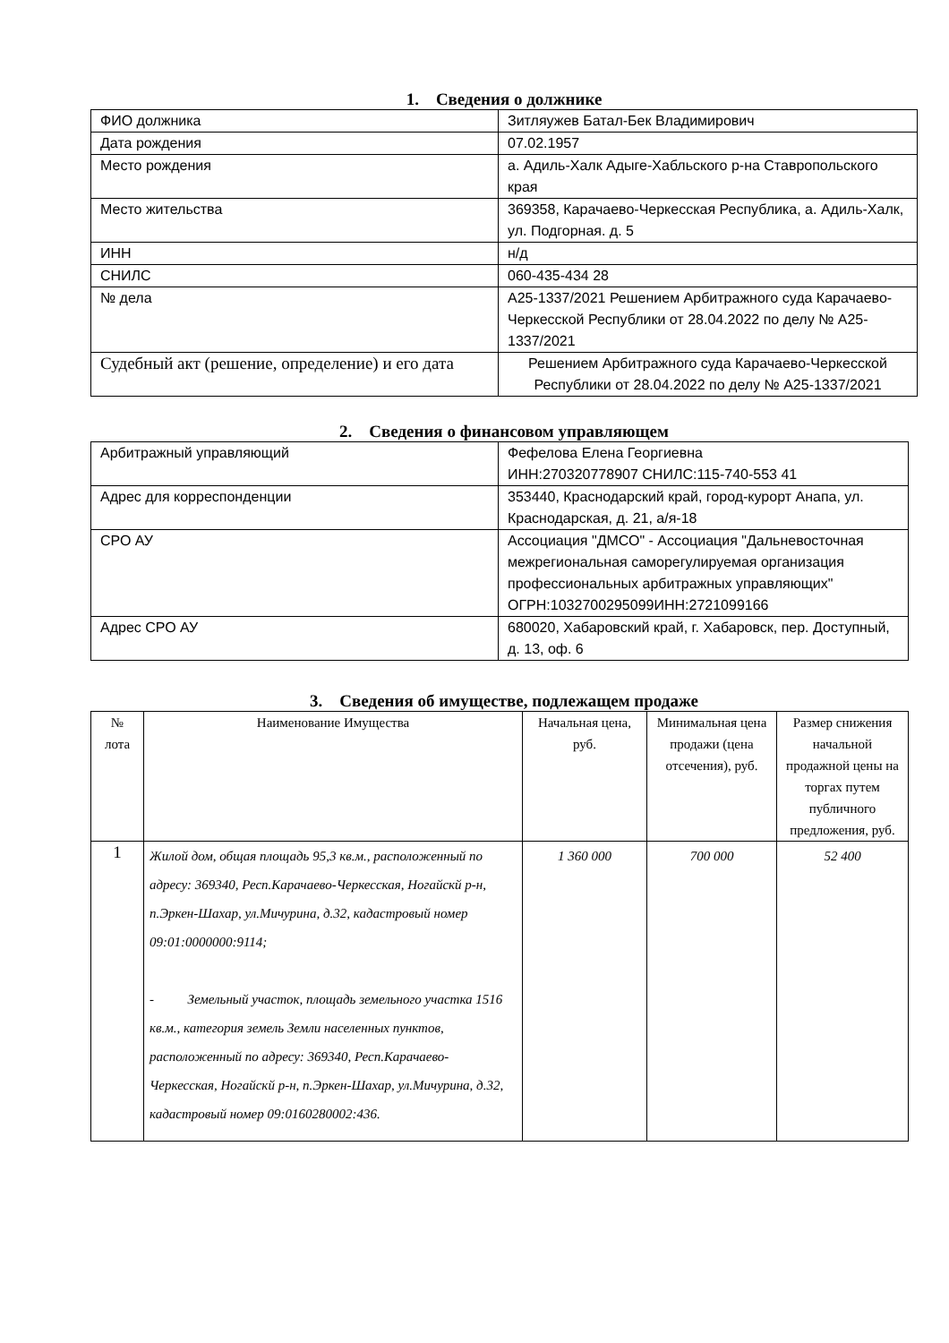1. Сведения о должнике
| ФИО должника | Зитляужев Батал-Бек Владимирович |
| Дата рождения | 07.02.1957 |
| Место рождения | а. Адиль-Халк Адыге-Хабльского р-на Ставропольского края |
| Место жительства | 369358, Карачаево-Черкесская Республика, а. Адиль-Халк, ул. Подгорная. д. 5 |
| ИНН | н/д |
| СНИЛС | 060-435-434 28 |
| № дела | А25-1337/2021 Решением Арбитражного суда Карачаево-Черкесской Республики от 28.04.2022 по делу № А25-1337/2021 |
| Судебный акт (решение, определение) и его дата | Решением Арбитражного суда Карачаево-Черкесской Республики от 28.04.2022 по делу № А25-1337/2021 |
2. Сведения о финансовом управляющем
| Арбитражный управляющий | Фефелова Елена Георгиевна ИНН:270320778907 СНИЛС:115-740-553 41 |
| Адрес для корреспонденции | 353440, Краснодарский край, город-курорт Анапа, ул. Краснодарская, д. 21, а/я-18 |
| СРО АУ | Ассоциация "ДМСО" - Ассоциация "Дальневосточная межрегиональная саморегулируемая организация профессиональных арбитражных управляющих" ОГРН:1032700295099ИНН:2721099166 |
| Адрес СРО АУ | 680020, Хабаровский край, г. Хабаровск, пер. Доступный, д. 13, оф. 6 |
3. Сведения об имуществе, подлежащем продаже
| № лота | Наименование Имущества | Начальная цена, руб. | Минимальная цена продажи (цена отсечения), руб. | Размер снижения начальной продажной цены на торгах путем публичного предложения, руб. |
| --- | --- | --- | --- | --- |
| 1 | Жилой дом, общая площадь 95,3 кв.м., расположенный по адресу: 369340, Респ.Карачаево-Черкесская, Ногайскй р-н, п.Эркен-Шахар, ул.Мичурина, д.32, кадастровый номер 09:01:0000000:9114; - Земельный участок, площадь земельного участка 1516 кв.м., категория земель Земли населенных пунктов, расположенный по адресу: 369340, Респ.Карачаево-Черкесская, Ногайскй р-н, п.Эркен-Шахар, ул.Мичурина, д.32, кадастровый номер 09:0160280002:436. | 1 360 000 | 700 000 | 52 400 |